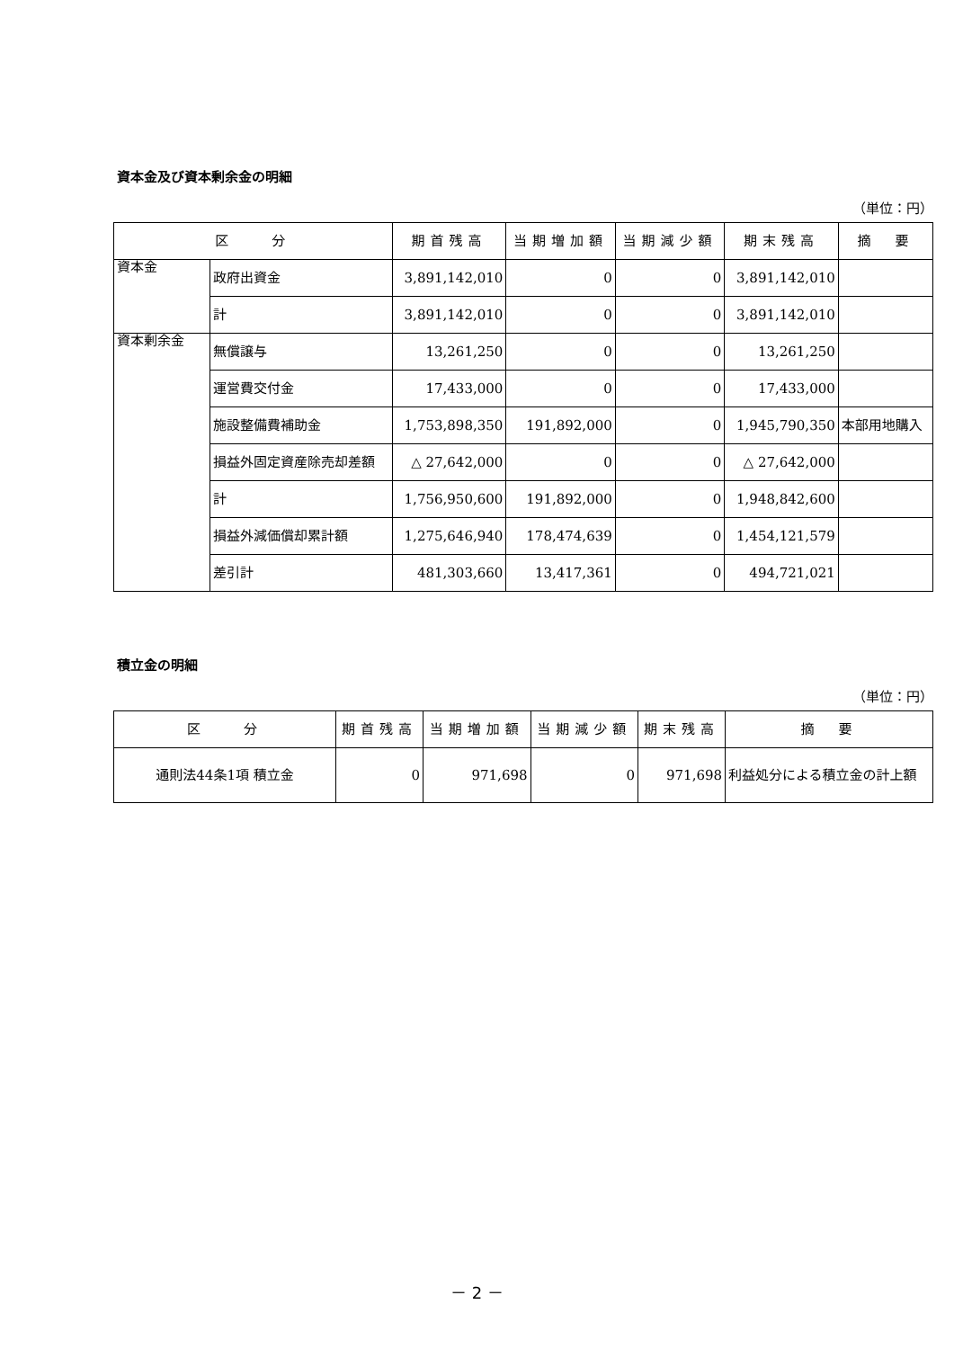資本金及び資本剰余金の明細
（単位：円）
| 区 分 | | 期首残高 | 当期増加額 | 当期減少額 | 期末残高 | 摘 要 |
| --- | --- | --- | --- | --- | --- | --- |
| 資本金 | 政府出資金 | 3,891,142,010 | 0 | 0 | 3,891,142,010 | |
| | 計 | 3,891,142,010 | 0 | 0 | 3,891,142,010 | |
| 資本剰余金 | 無償譲与 | 13,261,250 | 0 | 0 | 13,261,250 | |
| | 運営費交付金 | 17,433,000 | 0 | 0 | 17,433,000 | |
| | 施設整備費補助金 | 1,753,898,350 | 191,892,000 | 0 | 1,945,790,350 | 本部用地購入 |
| | 損益外固定資産除売却差額 | △ 27,642,000 | 0 | 0 | △ 27,642,000 | |
| | 計 | 1,756,950,600 | 191,892,000 | 0 | 1,948,842,600 | |
| | 損益外減価償却累計額 | 1,275,646,940 | 178,474,639 | 0 | 1,454,121,579 | |
| | 差引計 | 481,303,660 | 13,417,361 | 0 | 494,721,021 | |
積立金の明細
（単位：円）
| 区 分 | 期首残高 | 当期増加額 | 当期減少額 | 期末残高 | 摘 要 |
| --- | --- | --- | --- | --- | --- |
| 通則法44条1項 積立金 | 0 | 971,698 | 0 | 971,698 | 利益処分による積立金の計上額 |
－ 2 －